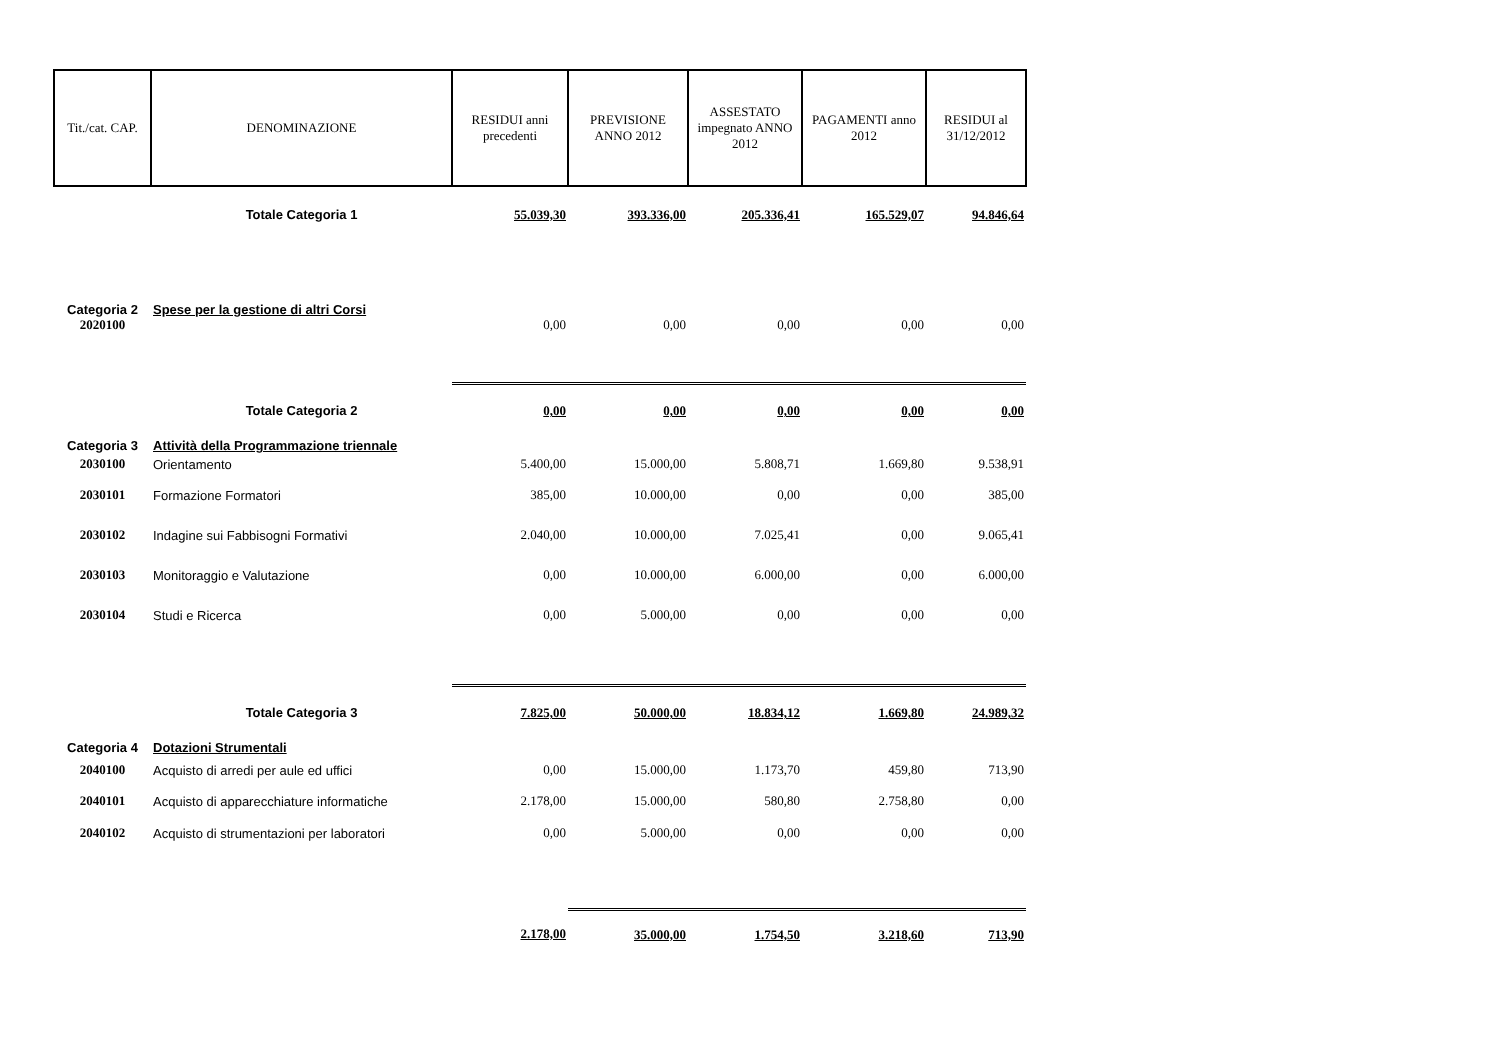| Tit./cat. CAP. | DENOMINAZIONE | RESIDUI anni precedenti | PREVISIONE ANNO 2012 | ASSESTATO impegnato ANNO 2012 | PAGAMENTI anno 2012 | RESIDUI al 31/12/2012 |
| --- | --- | --- | --- | --- | --- | --- |
| | Totale Categoria 1 | 55.039,30 | 393.336,00 | 205.336,41 | 165.529,07 | 94.846,64 |
| Categoria 2 | Spese per la gestione di altri Corsi | | | | | |
| 2020100 | | 0,00 | 0,00 | 0,00 | 0,00 | 0,00 |
| | Totale Categoria 2 | 0,00 | 0,00 | 0,00 | 0,00 | 0,00 |
| Categoria 3 | Attività della Programmazione triennale | | | | | |
| 2030100 | Orientamento | 5.400,00 | 15.000,00 | 5.808,71 | 1.669,80 | 9.538,91 |
| 2030101 | Formazione Formatori | 385,00 | 10.000,00 | 0,00 | 0,00 | 385,00 |
| 2030102 | Indagine sui Fabbisogni Formativi | 2.040,00 | 10.000,00 | 7.025,41 | 0,00 | 9.065,41 |
| 2030103 | Monitoraggio e Valutazione | 0,00 | 10.000,00 | 6.000,00 | 0,00 | 6.000,00 |
| 2030104 | Studi e Ricerca | 0,00 | 5.000,00 | 0,00 | 0,00 | 0,00 |
| | Totale Categoria 3 | 7.825,00 | 50.000,00 | 18.834,12 | 1.669,80 | 24.989,32 |
| Categoria 4 | Dotazioni Strumentali | | | | | |
| 2040100 | Acquisto di arredi per aule ed uffici | 0,00 | 15.000,00 | 1.173,70 | 459,80 | 713,90 |
| 2040101 | Acquisto di apparecchiature informatiche | 2.178,00 | 15.000,00 | 580,80 | 2.758,80 | 0,00 |
| 2040102 | Acquisto di strumentazioni per laboratori | 0,00 | 5.000,00 | 0,00 | 0,00 | 0,00 |
| | | 2.178,00 | 35.000,00 | 1.754,50 | 3.218,60 | 713,90 |